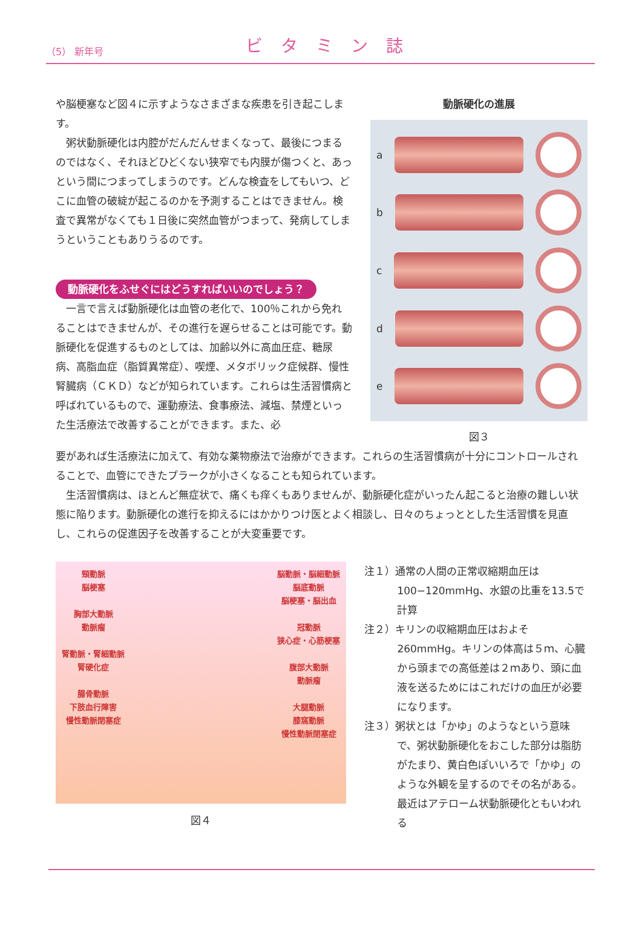（5） 新年号 ビタミン誌
や脳梗塞など図４に示すようなさまざまな疾患を引き起こします。
粥状動脈硬化は内腔がだんだんせまくなって、最後につまるのではなく、それほどひどくない狭窄でも内膜が傷つくと、あっという間につまってしまうのです。どんな検査をしてもいつ、どこに血管の破綻が起こるのかを予測することはできません。検査で異常がなくても１日後に突然血管がつまって、発病してしまうということもありうるのです。
動脈硬化をふせぐにはどうすればいいのでしょう？
一言で言えば動脈硬化は血管の老化で、100％これから免れることはできませんが、その進行を遅らせることは可能です。動脈硬化を促進するものとしては、加齢以外に高血圧症、糖尿病、高脂血症（脂質異常症）、喫煙、メタボリック症候群、慢性腎臓病（ＣＫＤ）などが知られています。これらは生活習慣病と呼ばれているもので、運動療法、食事療法、減塩、禁煙といった生活療法で改善することができます。また、必
動脈硬化の進展
a
b
c
d
e
図３
要があれば生活療法に加えて、有効な薬物療法で治療ができます。これらの生活習慣病が十分にコントロールされることで、血管にできたプラークが小さくなることも知られています。
生活習慣病は、ほとんど無症状で、痛くも痒くもありませんが、動脈硬化症がいったん起こると治療の難しい状態に陥ります。動脈硬化の進行を抑えるにはかかりつけ医とよく相談し、日々のちょっととした生活習慣を見直し、これらの促進因子を改善することが大変重要です。
頸動脈
脳梗塞
胸部大動脈
動脈瘤
腎動脈・腎細動脈
腎硬化症
腸骨動脈
下肢血行障害
慢性動脈閉塞症
脳動脈・脳細動脈
脳底動脈
脳梗塞・脳出血
冠動脈
狭心症・心筋梗塞
腹部大動脈
動脈瘤
大腿動脈
膝窩動脈
慢性動脈閉塞症
図４
注１）通常の人間の正常収縮期血圧は100−120mmHg、水銀の比重を13.5で計算
注２）キリンの収縮期血圧はおよそ260mmHg。キリンの体高は５ｍ、心臓から頭までの高低差は２ｍあり、頭に血液を送るためにはこれだけの血圧が必要になります。
注３）粥状とは「かゆ」のようなという意味で、粥状動脈硬化をおこした部分は脂肪がたまり、黄白色ぽいいろで「かゆ」のような外観を呈するのでその名がある。最近はアテローム状動脈硬化ともいわれる